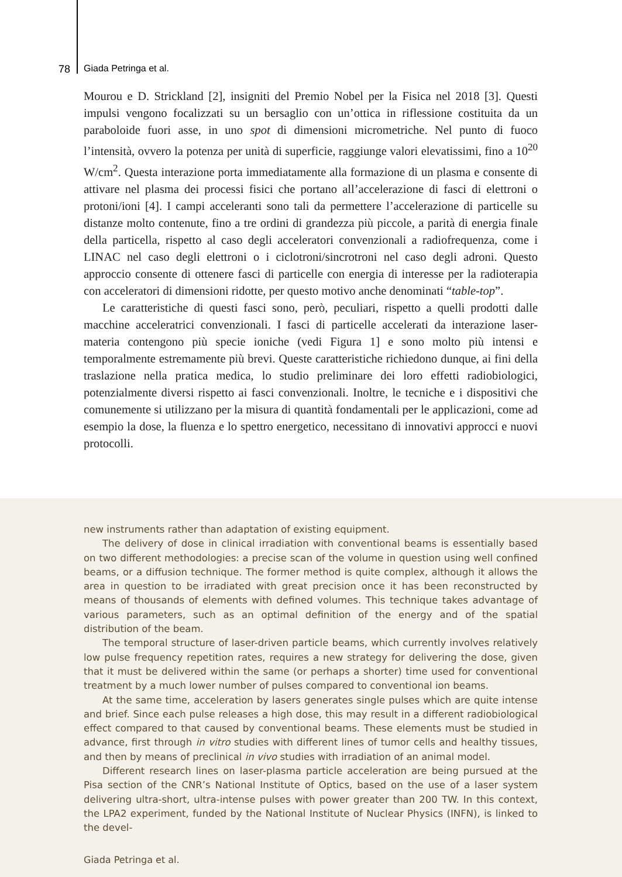78 Giada Petringa et al.
Mourou e D. Strickland [2], insigniti del Premio Nobel per la Fisica nel 2018 [3]. Questi impulsi vengono focalizzati su un bersaglio con un’ottica in riflessione costituita da un paraboloide fuori asse, in uno spot di dimensioni micrometriche. Nel punto di fuoco l’intensità, ovvero la potenza per unità di superficie, raggiunge valori elevatissimi, fino a 10<sup>20</sup> W/cm<sup>2</sup>. Questa interazione porta immediatamente alla formazione di un plasma e consente di attivare nel plasma dei processi fisici che portano all’accelerazione di fasci di elettroni o protoni/ioni [4]. I campi acceleranti sono tali da permettere l’accelerazione di particelle su distanze molto contenute, fino a tre ordini di grandezza più piccole, a parità di energia finale della particella, rispetto al caso degli acceleratori convenzionali a radiofrequenza, come i LINAC nel caso degli elettroni o i ciclotroni/sincrotroni nel caso degli adroni. Questo approccio consente di ottenere fasci di particelle con energia di interesse per la radioterapia con acceleratori di dimensioni ridotte, per questo motivo anche denominati “table-top”.
Le caratteristiche di questi fasci sono, però, peculiari, rispetto a quelli prodotti dalle macchine acceleratrici convenzionali. I fasci di particelle accelerati da interazione laser-materia contengono più specie ioniche (vedi Figura 1] e sono molto più intensi e temporalmente estremamente più brevi. Queste caratteristiche richiedono dunque, ai fini della traslazione nella pratica medica, lo studio preliminare dei loro effetti radiobiologici, potenzialmente diversi rispetto ai fasci convenzionali. Inoltre, le tecniche e i dispositivi che comunemente si utilizzano per la misura di quantità fondamentali per le applicazioni, come ad esempio la dose, la fluenza e lo spettro energetico, necessitano di innovativi approcci e nuovi protocolli.
new instruments rather than adaptation of existing equipment.
The delivery of dose in clinical irradiation with conventional beams is essentially based on two different methodologies: a precise scan of the volume in question using well confined beams, or a diffusion technique. The former method is quite complex, although it allows the area in question to be irradiated with great precision once it has been reconstructed by means of thousands of elements with defined volumes. This technique takes advantage of various parameters, such as an optimal definition of the energy and of the spatial distribution of the beam.
The temporal structure of laser-driven particle beams, which currently involves relatively low pulse frequency repetition rates, requires a new strategy for delivering the dose, given that it must be delivered within the same (or perhaps a shorter) time used for conventional treatment by a much lower number of pulses compared to conventional ion beams.
At the same time, acceleration by lasers generates single pulses which are quite intense and brief. Since each pulse releases a high dose, this may result in a different radiobiological effect compared to that caused by conventional beams. These elements must be studied in advance, first through in vitro studies with different lines of tumor cells and healthy tissues, and then by means of preclinical in vivo studies with irradiation of an animal model.
Different research lines on laser-plasma particle acceleration are being pursued at the Pisa section of the CNR’s National Institute of Optics, based on the use of a laser system delivering ultra-short, ultra-intense pulses with power greater than 200 TW. In this context, the LPA2 experiment, funded by the National Institute of Nuclear Physics (INFN), is linked to the devel-
Giada Petringa et al.